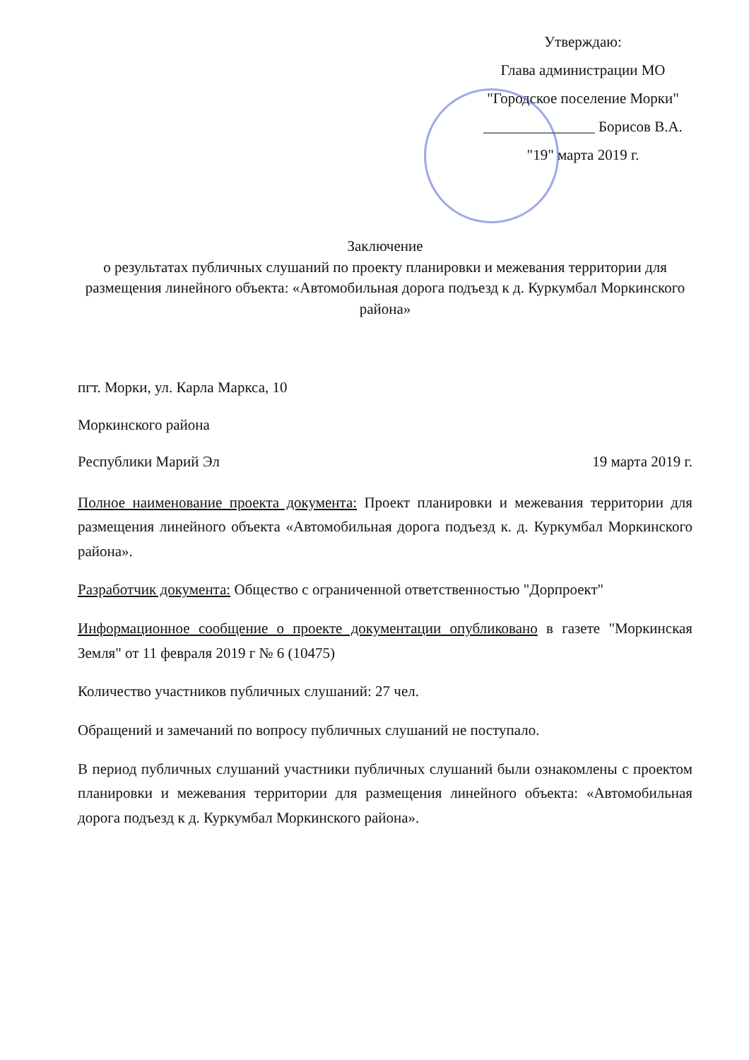Утверждаю:
Глава администрации МО
"Городское поселение Морки"
_______________ Борисов В.А.
"19" марта 2019 г.
Заключение
о результатах публичных слушаний по проекту планировки и межевания территории для размещения линейного объекта: «Автомобильная дорога подъезд к д. Куркумбал Моркинского района»
пгт. Морки, ул. Карла Маркса, 10
Моркинского района
Республики Марий Эл 19 марта 2019 г.
Полное наименование проекта документа: Проект планировки и межевания территории для размещения линейного объекта «Автомобильная дорога подъезд к. д. Куркумбал Моркинского района».
Разработчик документа: Общество с ограниченной ответственностью "Дорпроект"
Информационное сообщение о проекте документации опубликовано в газете "Моркинская Земля" от 11 февраля 2019 г № 6 (10475)
Количество участников публичных слушаний: 27 чел.
Обращений и замечаний по вопросу публичных слушаний не поступало.
В период публичных слушаний участники публичных слушаний были ознакомлены с проектом планировки и межевания территории для размещения линейного объекта: «Автомобильная дорога подъезд к д. Куркумбал Моркинского района».